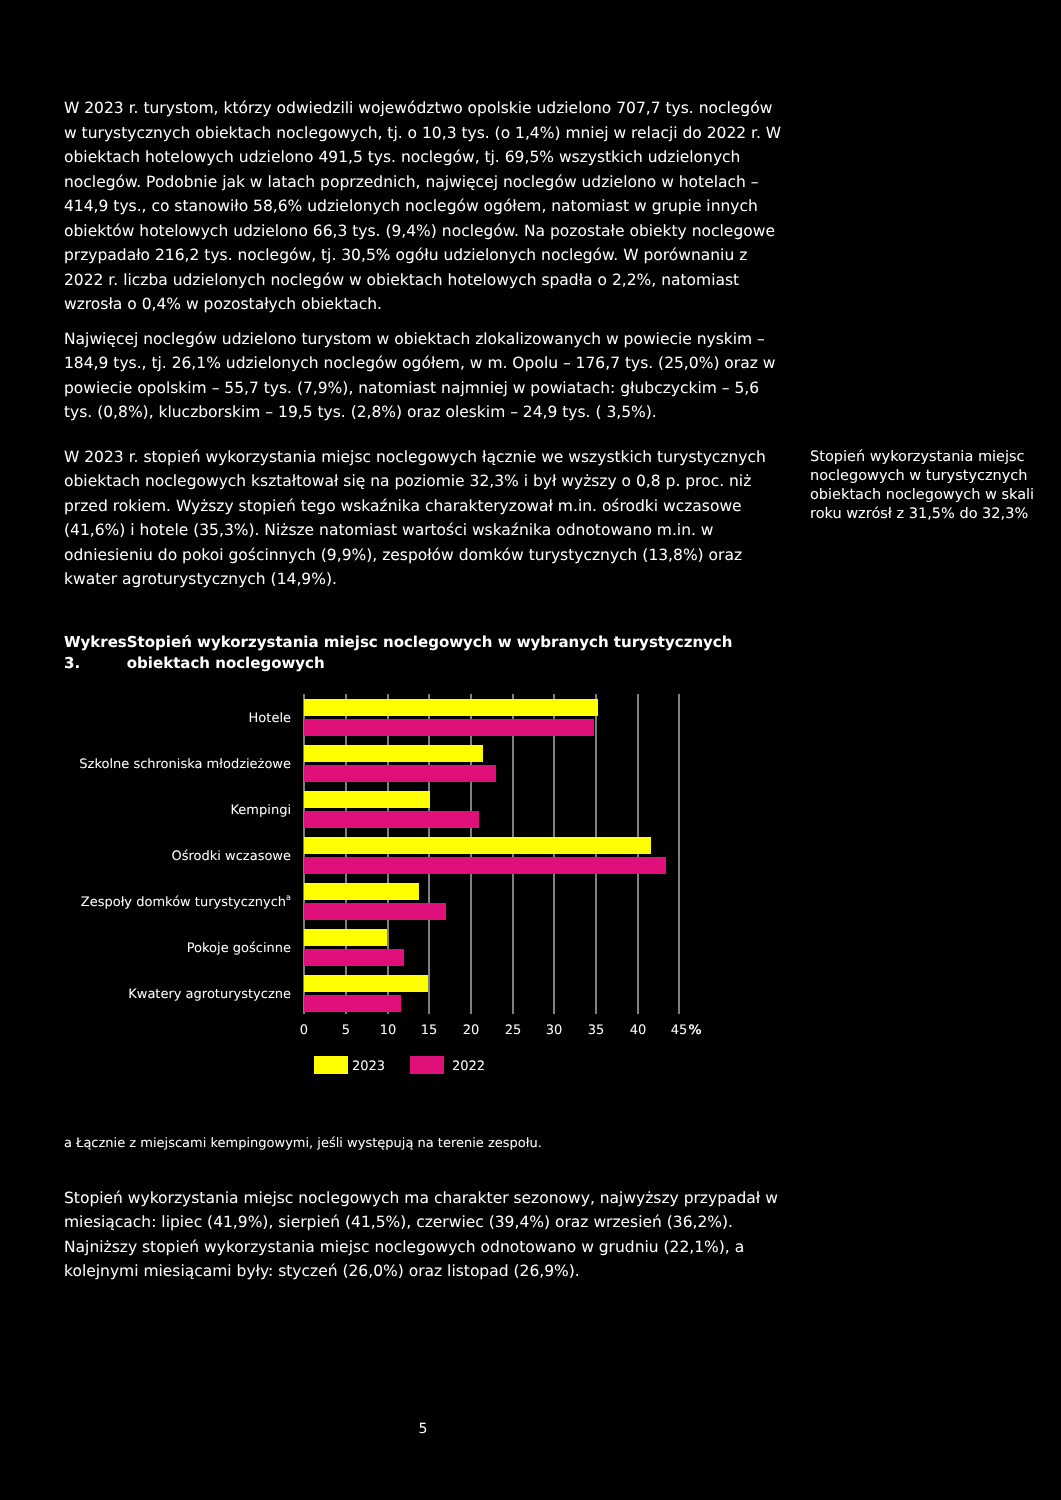W 2023 r. turystom, którzy odwiedzili województwo opolskie udzielono 707,7 tys. noclegów w turystycznych obiektach noclegowych, tj. o 10,3 tys. (o 1,4%) mniej w relacji do 2022 r. W obiektach hotelowych udzielono 491,5 tys. noclegów, tj. 69,5% wszystkich udzielonych noclegów. Podobnie jak w latach poprzednich, najwięcej noclegów udzielono w hotelach – 414,9 tys., co stanowiło 58,6% udzielonych noclegów ogółem, natomiast w grupie innych obiektów hotelowych udzielono 66,3 tys. (9,4%) noclegów. Na pozostałe obiekty noclegowe przypadało 216,2 tys. noclegów, tj. 30,5% ogółu udzielonych noclegów. W porównaniu z 2022 r. liczba udzielonych noclegów w obiektach hotelowych spadła o 2,2%, natomiast wzrosła o 0,4% w pozostałych obiektach.
Najwięcej noclegów udzielono turystom w obiektach zlokalizowanych w powiecie nyskim – 184,9 tys., tj. 26,1% udzielonych noclegów ogółem, w m. Opolu – 176,7 tys. (25,0%) oraz w powiecie opolskim – 55,7 tys. (7,9%), natomiast najmniej w powiatach: głubczyckim – 5,6 tys. (0,8%), kluczborskim – 19,5 tys. (2,8%) oraz oleskim – 24,9 tys. ( 3,5%).
W 2023 r. stopień wykorzystania miejsc noclegowych łącznie we wszystkich turystycznych obiektach noclegowych kształtował się na poziomie 32,3% i był wyższy o 0,8 p. proc. niż przed rokiem. Wyższy stopień tego wskaźnika charakteryzował m.in. ośrodki wczasowe (41,6%) i hotele (35,3%). Niższe natomiast wartości wskaźnika odnotowano m.in. w odniesieniu do pokoi gościnnych (9,9%), zespołów domków turystycznych (13,8%) oraz kwater agroturystycznych (14,9%).
Wykres 3. Stopień wykorzystania miejsc noclegowych w wybranych turystycznych obiektach noclegowych
Hotele
Szkolne schroniska młodzieżowe
Kempingi
Ośrodki wczasowe
Zespoły domków turystycznycha
Pokoje gościnne
Kwatery agroturystyczne
0
5
10
15
20
25
30
35
40
45
%
2023
2022
a Łącznie z miejscami kempingowymi, jeśli występują na terenie zespołu.
Stopień wykorzystania miejsc noclegowych ma charakter sezonowy, najwyższy przypadał w miesiącach: lipiec (41,9%), sierpień (41,5%), czerwiec (39,4%) oraz wrzesień (36,2%). Najniższy stopień wykorzystania miejsc noclegowych odnotowano w grudniu (22,1%), a kolejnymi miesiącami były: styczeń (26,0%) oraz listopad (26,9%).
Stopień wykorzystania miejsc noclegowych w turystycznych obiektach noclegowych w skali roku wzrósł z 31,5% do 32,3%
5